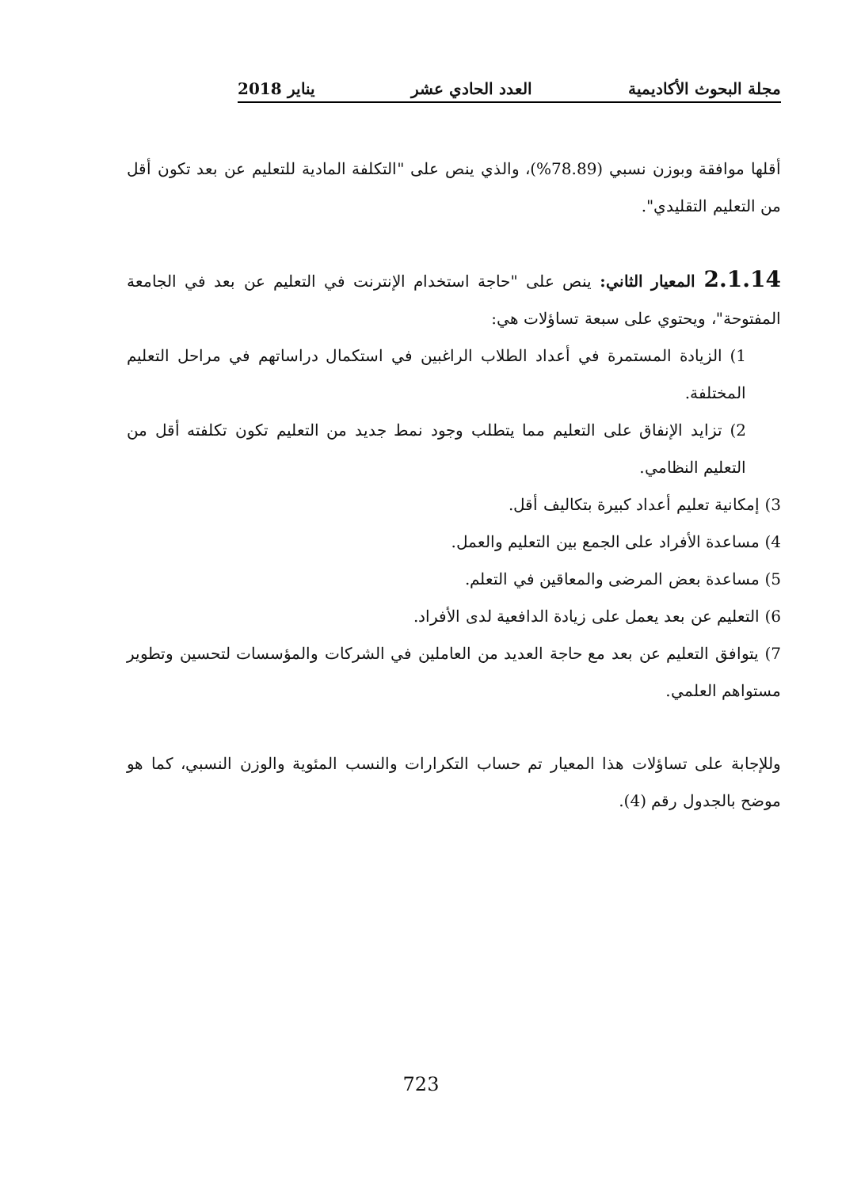مجلة البحوث الأكاديمية العدد الحادي عشر يناير 2018
أقلها موافقة وبوزن نسبي (78.89%)، والذي ينص على "التكلفة المادية للتعليم عن بعد تكون أقل من التعليم التقليدي".
2.1.14 المعيار الثاني: ينص على "حاجة استخدام الإنترنت في التعليم عن بعد في الجامعة المفتوحة"، ويحتوي على سبعة تساؤلات هي:
1) الزيادة المستمرة في أعداد الطلاب الراغبين في استكمال دراساتهم في مراحل التعليم المختلفة.
2) تزايد الإنفاق على التعليم مما يتطلب وجود نمط جديد من التعليم تكون تكلفته أقل من التعليم النظامي.
3) إمكانية تعليم أعداد كبيرة بتكاليف أقل.
4) مساعدة الأفراد على الجمع بين التعليم والعمل.
5) مساعدة بعض المرضى والمعاقين في التعلم.
6) التعليم عن بعد يعمل على زيادة الدافعية لدى الأفراد.
7) يتوافق التعليم عن بعد مع حاجة العديد من العاملين في الشركات والمؤسسات لتحسين وتطوير مستواهم العلمي.
وللإجابة على تساؤلات هذا المعيار تم حساب التكرارات والنسب المئوية والوزن النسبي، كما هو موضح بالجدول رقم (4).
723